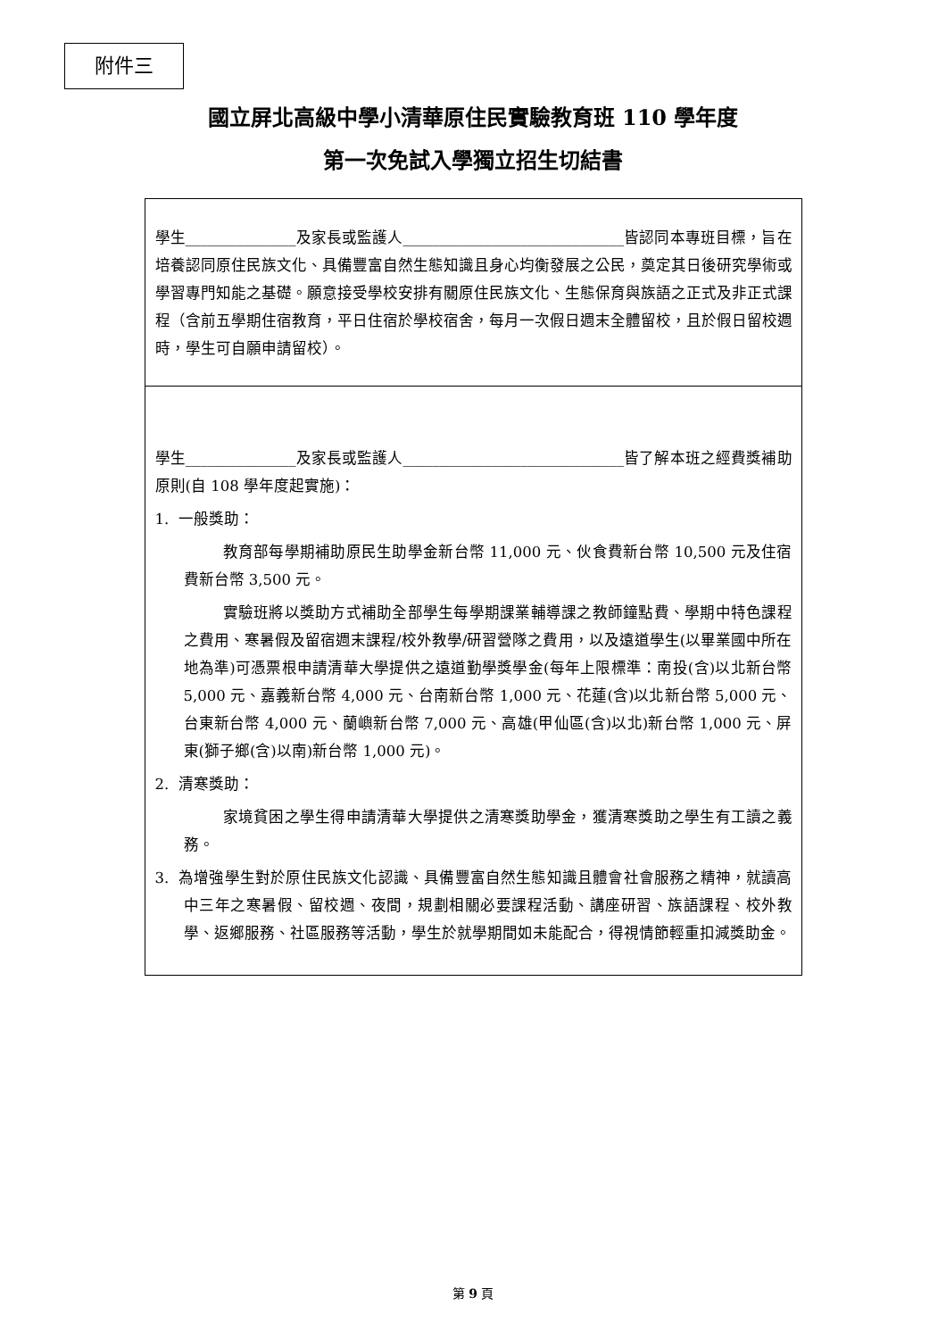附件三
國立屏北高級中學小清華原住民實驗教育班 110 學年度
第一次免試入學獨立招生切結書
學生_______________及家長或監護人______________________________皆認同本專班目標，旨在培養認同原住民族文化、具備豐富自然生態知識且身心均衡發展之公民，奠定其日後研究學術或學習專門知能之基礎。願意接受學校安排有關原住民族文化、生態保育與族語之正式及非正式課程（含前五學期住宿教育，平日住宿於學校宿舍，每月一次假日週末全體留校，且於假日留校週時，學生可自願申請留校）。
學生_______________及家長或監護人______________________________皆了解本班之經費獎補助原則(自 108 學年度起實施)：
1. 一般獎助：
教育部每學期補助原民生助學金新台幣 11,000 元、伙食費新台幣 10,500 元及住宿費新台幣 3,500 元。
實驗班將以獎助方式補助全部學生每學期課業輔導課之教師鐘點費、學期中特色課程之費用、寒暑假及留宿週末課程/校外教學/研習營隊之費用，以及遠道學生(以畢業國中所在地為準)可憑票根申請清華大學提供之遠道勤學獎學金(每年上限標準：南投(含)以北新台幣 5,000 元、嘉義新台幣 4,000 元、台南新台幣 1,000 元、花蓮(含)以北新台幣 5,000 元、台東新台幣 4,000 元、蘭嶼新台幣 7,000 元、高雄(甲仙區(含)以北)新台幣 1,000 元、屏東(獅子鄉(含)以南)新台幣 1,000 元)。
2. 清寒獎助：
家境貧困之學生得申請清華大學提供之清寒獎助學金，獲清寒獎助之學生有工讀之義務。
3. 為增強學生對於原住民族文化認識、具備豐富自然生態知識且體會社會服務之精神，就讀高中三年之寒暑假、留校週、夜間，規劃相關必要課程活動、講座研習、族語課程、校外教學、返鄉服務、社區服務等活動，學生於就學期間如未能配合，得視情節輕重扣減獎助金。
第 9 頁